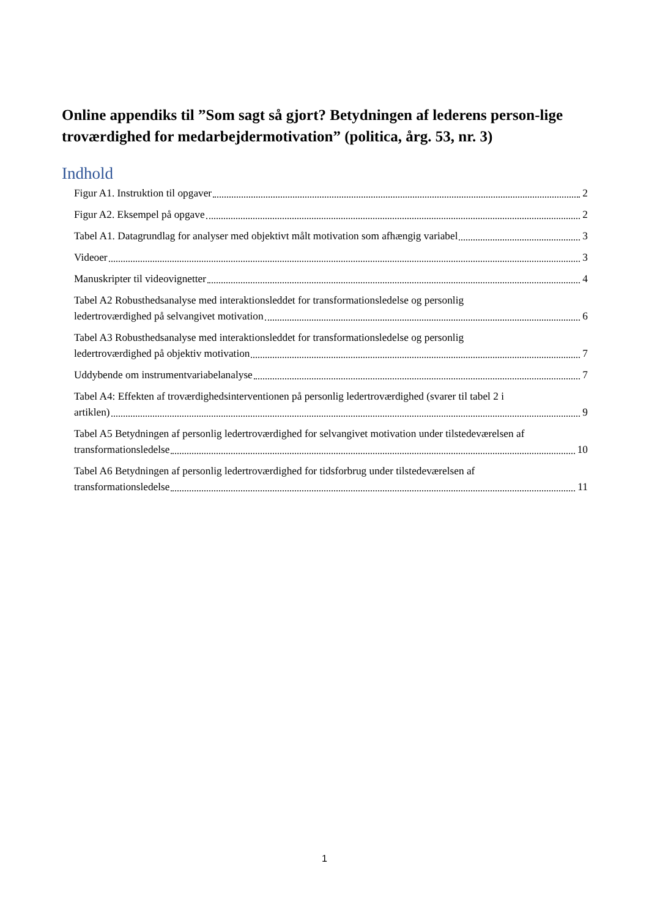Online appendiks til ”Som sagt så gjort? Betydningen af lederens person-lige troværdighed for medarbejdermotivation” (politica, årg. 53, nr. 3)
Indhold
Figur A1. Instruktion til opgaver 2
Figur A2. Eksempel på opgave 2
Tabel A1. Datagrundlag for analyser med objektivt målt motivation som afhængig variabel 3
Videoer 3
Manuskripter til videovignetter 4
Tabel A2 Robusthedsanalyse med interaktionsleddet for transformationsledelse og personlig
ledertroværdighed på selvangivet motivation 6
Tabel A3 Robusthedsanalyse med interaktionsleddet for transformationsledelse og personlig
ledertroværdighed på objektiv motivation 7
Uddybende om instrumentvariabelanalyse 7
Tabel A4: Effekten af troværdighedsinterventionen på personlig ledertroværdighed (svarer til tabel 2 i
artiklen) 9
Tabel A5 Betydningen af personlig ledertroværdighed for selvangivet motivation under tilstedeværelsen af
transformationsledelse 10
Tabel A6 Betydningen af personlig ledertroværdighed for tidsforbrug under tilstedeværelsen af
transformationsledelse 11
1